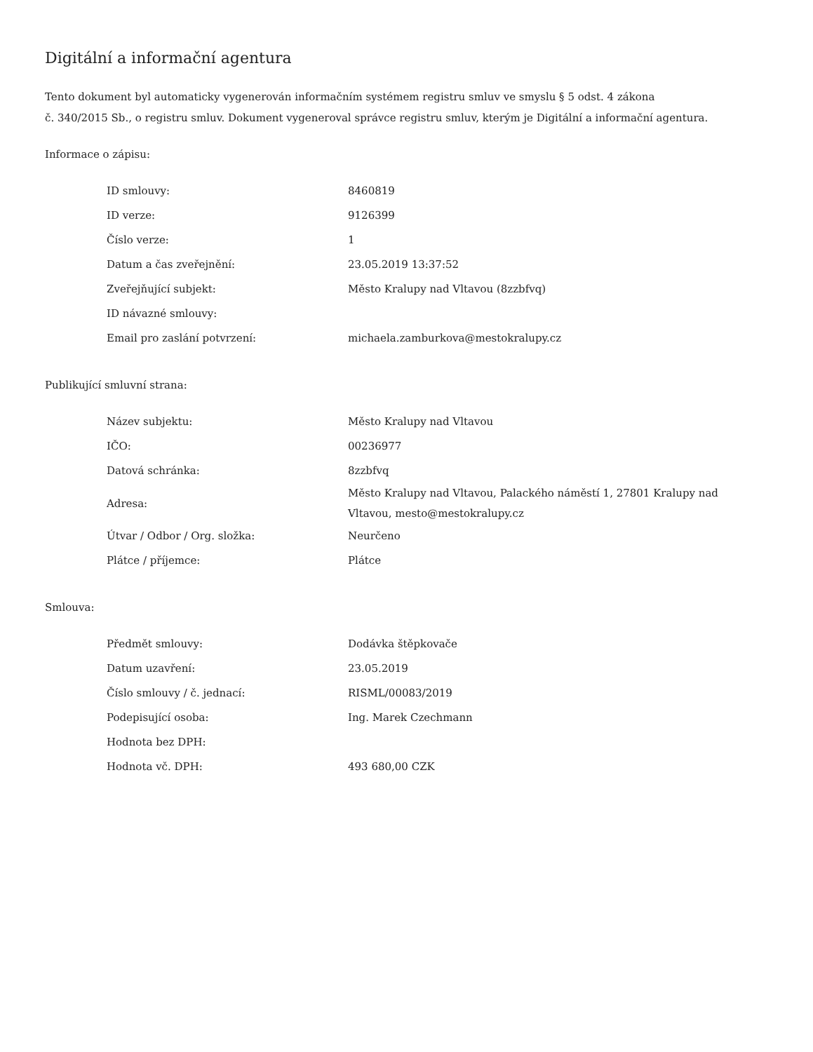Digitální a informační agentura
Tento dokument byl automaticky vygenerován informačním systémem registru smluv ve smyslu § 5 odst. 4 zákona
č. 340/2015 Sb., o registru smluv. Dokument vygeneroval správce registru smluv, kterým je Digitální a informační agentura.
Informace o zápisu:
| ID smlouvy: | 8460819 |
| ID verze: | 9126399 |
| Číslo verze: | 1 |
| Datum a čas zveřejnění: | 23.05.2019 13:37:52 |
| Zveřejňující subjekt: | Město Kralupy nad Vltavou (8zzbfvq) |
| ID návazné smlouvy: | |
| Email pro zaslání potvrzení: | michaela.zamburkova@mestokralupy.cz |
Publikující smluvní strana:
| Název subjektu: | Město Kralupy nad Vltavou |
| IČO: | 00236977 |
| Datová schránka: | 8zzbfvq |
| Adresa: | Město Kralupy nad Vltavou, Palackého náměstí 1, 27801 Kralupy nad Vltavou, mesto@mestokralupy.cz |
| Útvar / Odbor / Org. složka: | Neurčeno |
| Plátce / příjemce: | Plátce |
Smlouva:
| Předmět smlouvy: | Dodávka štěpkovače |
| Datum uzavření: | 23.05.2019 |
| Číslo smlouvy / č. jednací: | RISML/00083/2019 |
| Podepisující osoba: | Ing. Marek Czechmann |
| Hodnota bez DPH: | |
| Hodnota vč. DPH: | 493 680,00 CZK |